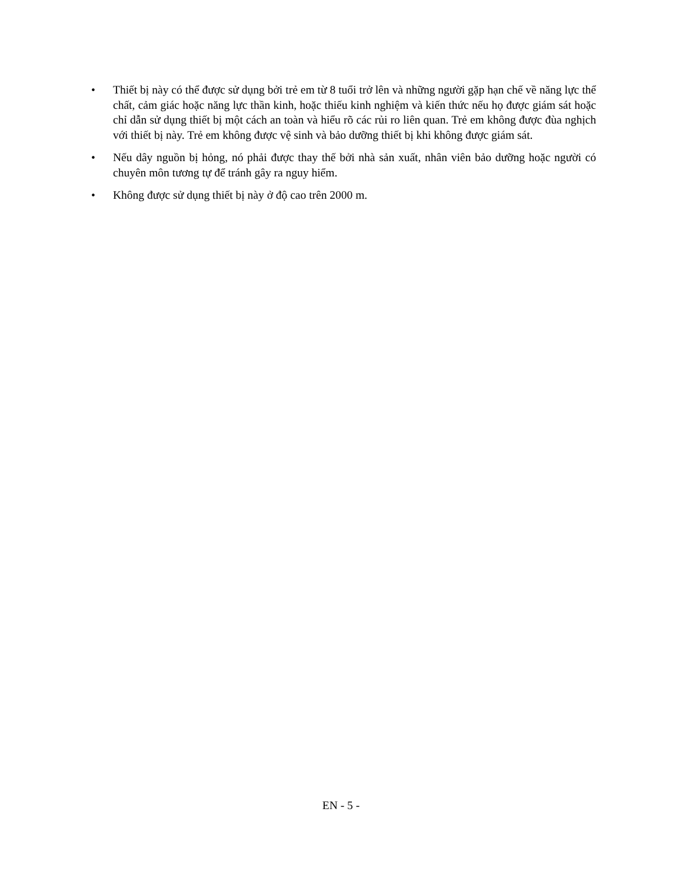• Thiết bị này có thể được sử dụng bởi trẻ em từ 8 tuổi trở lên và những người gặp hạn chế về năng lực thể chất, cảm giác hoặc năng lực thần kinh, hoặc thiếu kinh nghiệm và kiến thức nếu họ được giám sát hoặc chỉ dẫn sử dụng thiết bị một cách an toàn và hiểu rõ các rủi ro liên quan. Trẻ em không được đùa nghịch với thiết bị này. Trẻ em không được vệ sinh và bảo dưỡng thiết bị khi không được giám sát.
• Nếu dây nguồn bị hỏng, nó phải được thay thế bởi nhà sản xuất, nhân viên bảo dưỡng hoặc người có chuyên môn tương tự để tránh gây ra nguy hiểm.
• Không được sử dụng thiết bị này ở độ cao trên 2000 m.
EN - 5 -